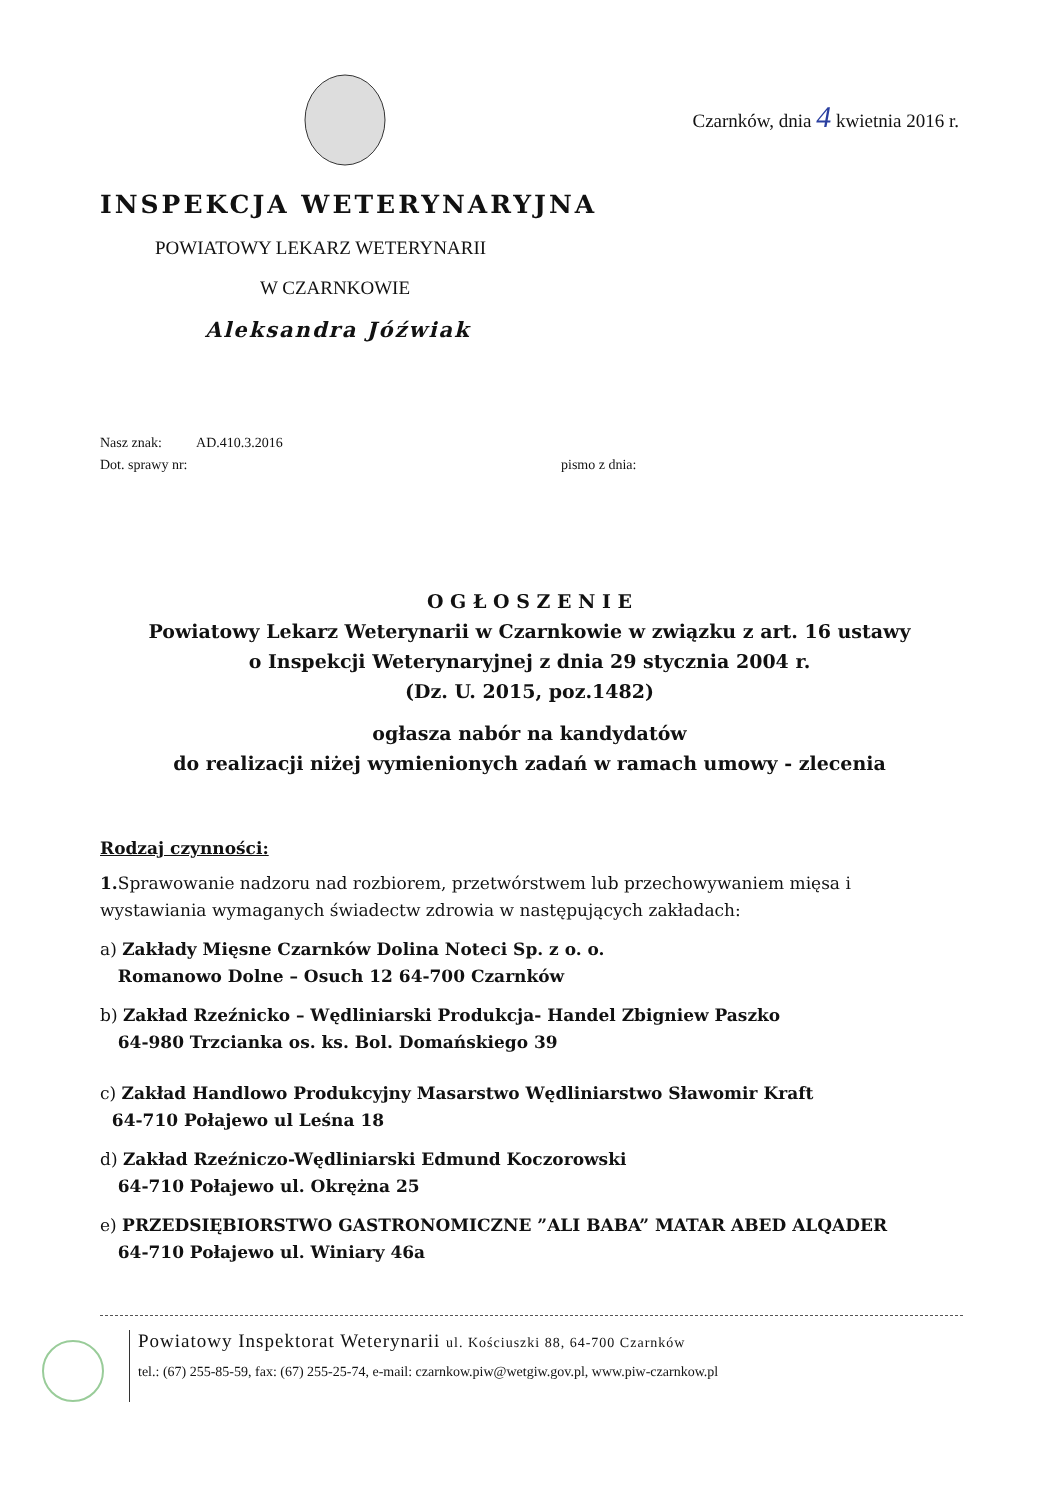Czarnków, dnia 4 kwietnia 2016 r.
INSPEKCJA WETERYNARYJNA
POWIATOWY LEKARZ WETERYNARII
W CZARNKOWIE
Aleksandra Jóźwiak
Nasz znak: AD.410.3.2016
Dot. sprawy nr: pismo z dnia:
O G Ł O S Z E N I E
Powiatowy Lekarz Weterynarii w Czarnkowie w związku z art. 16 ustawy
o Inspekcji Weterynaryjnej z dnia 29 stycznia 2004 r.
(Dz. U. 2015, poz.1482)
ogłasza nabór na kandydatów
do realizacji niżej wymienionych zadań w ramach umowy - zlecenia
Rodzaj czynności:
1. Sprawowanie nadzoru nad rozbiorem, przetwórstwem lub przechowywaniem mięsa i wystawiania wymaganych świadectw zdrowia w następujących zakładach:
a) Zakłady Mięsne Czarnków Dolina Noteci Sp. z o. o.
Romanowo Dolne – Osuch 12 64-700 Czarnków
b) Zakład Rzeźnicko – Wędliniarski Produkcja- Handel Zbigniew Paszko
64-980 Trzcianka os. ks. Bol. Domańskiego 39
c) Zakład Handlowo Produkcyjny Masarstwo Wędliniarstwo Sławomir Kraft
64-710 Połajewo ul Leśna 18
d) Zakład Rzeźniczo-Wędliniarski Edmund Koczorowski
64-710 Połajewo ul. Okrężna 25
e) PRZEDSIĘBIORSTWO GASTRONOMICZNE ”ALI BABA” MATAR ABED ALQADER
64-710 Połajewo ul. Winiary 46a
Powiatowy Inspektorat Weterynarii ul. Kościuszki 88, 64-700 Czarnków
tel.: (67) 255-85-59, fax: (67) 255-25-74, e-mail: czarnkow.piw@wetgiw.gov.pl, www.piw-czarnkow.pl